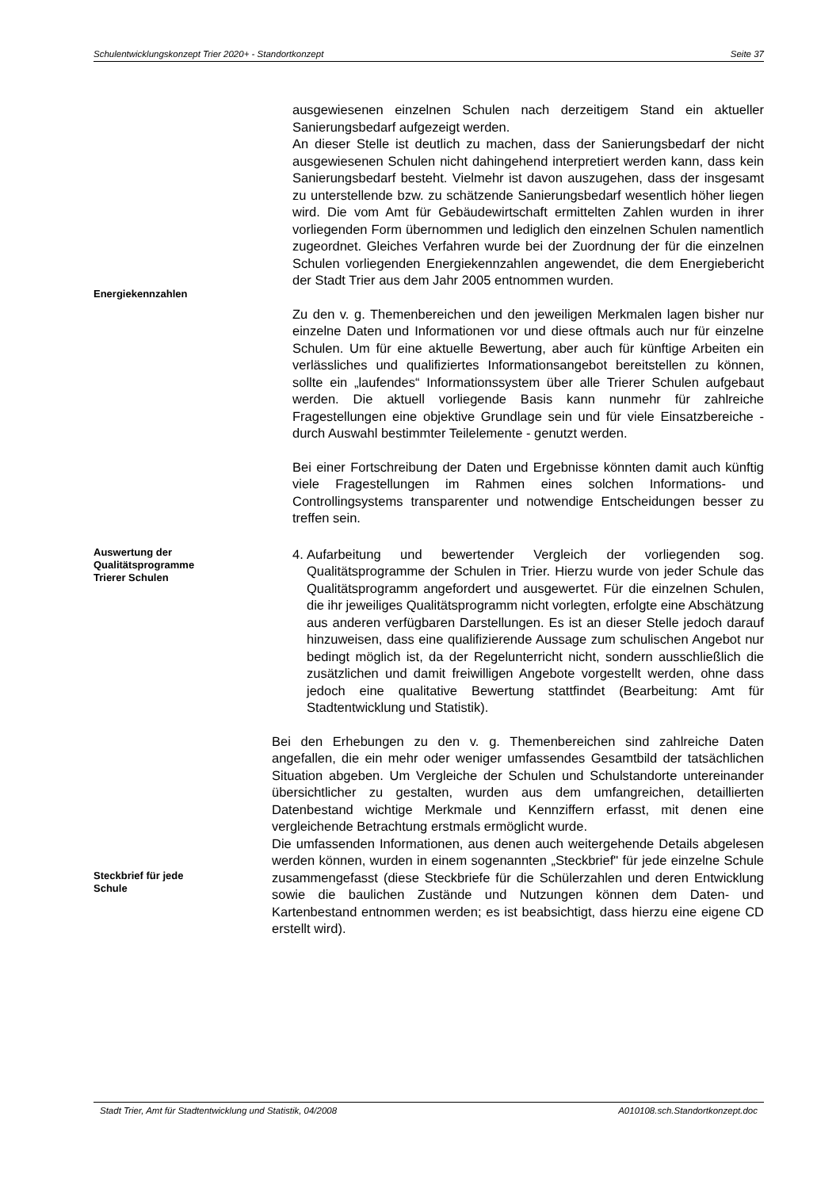Schulentwicklungskonzept Trier 2020+ - Standortkonzept Seite 37
Energiekennzahlen
ausgewiesenen einzelnen Schulen nach derzeitigem Stand ein aktueller Sanierungsbedarf aufgezeigt werden.
An dieser Stelle ist deutlich zu machen, dass der Sanierungsbedarf der nicht ausgewiesenen Schulen nicht dahingehend interpretiert werden kann, dass kein Sanierungsbedarf besteht. Vielmehr ist davon auszugehen, dass der insgesamt zu unterstellende bzw. zu schätzende Sanierungsbedarf wesentlich höher liegen wird. Die vom Amt für Gebäudewirtschaft ermittelten Zahlen wurden in ihrer vorliegenden Form übernommen und lediglich den einzelnen Schulen namentlich zugeordnet. Gleiches Verfahren wurde bei der Zuordnung der für die einzelnen Schulen vorliegenden Energiekennzahlen angewendet, die dem Energiebericht der Stadt Trier aus dem Jahr 2005 entnommen wurden.
Zu den v. g. Themenbereichen und den jeweiligen Merkmalen lagen bisher nur einzelne Daten und Informationen vor und diese oftmals auch nur für einzelne Schulen. Um für eine aktuelle Bewertung, aber auch für künftige Arbeiten ein verlässliches und qualifiziertes Informationsangebot bereitstellen zu können, sollte ein „laufendes“ Informationssystem über alle Trierer Schulen aufgebaut werden. Die aktuell vorliegende Basis kann nunmehr für zahlreiche Fragestellungen eine objektive Grundlage sein und für viele Einsatzbereiche - durch Auswahl bestimmter Teilelemente - genutzt werden.
Bei einer Fortschreibung der Daten und Ergebnisse könnten damit auch künftig viele Fragestellungen im Rahmen eines solchen Informations- und Controllingsystems transparenter und notwendige Entscheidungen besser zu treffen sein.
Auswertung der
Qualitätsprogramme
Trierer Schulen
4. Aufarbeitung und bewertender Vergleich der vorliegenden sog. Qualitätsprogramme der Schulen in Trier. Hierzu wurde von jeder Schule das Qualitätsprogramm angefordert und ausgewertet. Für die einzelnen Schulen, die ihr jeweiliges Qualitätsprogramm nicht vorlegten, erfolgte eine Abschätzung aus anderen verfügbaren Darstellungen. Es ist an dieser Stelle jedoch darauf hinzuweisen, dass eine qualifizierende Aussage zum schulischen Angebot nur bedingt möglich ist, da der Regelunterricht nicht, sondern ausschließlich die zusätzlichen und damit freiwilligen Angebote vorgestellt werden, ohne dass jedoch eine qualitative Bewertung stattfindet (Bearbeitung: Amt für Stadtentwicklung und Statistik).
Steckbrief für jede
Schule
Bei den Erhebungen zu den v. g. Themenbereichen sind zahlreiche Daten angefallen, die ein mehr oder weniger umfassendes Gesamtbild der tatsächlichen Situation abgeben. Um Vergleiche der Schulen und Schulstandorte untereinander übersichtlicher zu gestalten, wurden aus dem umfangreichen, detaillierten Datenbestand wichtige Merkmale und Kennziffern erfasst, mit denen eine vergleichende Betrachtung erstmals ermöglicht wurde.
Die umfassenden Informationen, aus denen auch weitergehende Details abgelesen werden können, wurden in einem sogenannten „Steckbrief" für jede einzelne Schule zusammengefasst (diese Steckbriefe für die Schülerzahlen und deren Entwicklung sowie die baulichen Zustände und Nutzungen können dem Daten- und Kartenbestand entnommen werden; es ist beabsichtigt, dass hierzu eine eigene CD erstellt wird).
Stadt Trier, Amt für Stadtentwicklung und Statistik, 04/2008 A010108.sch.Standortkonzept.doc